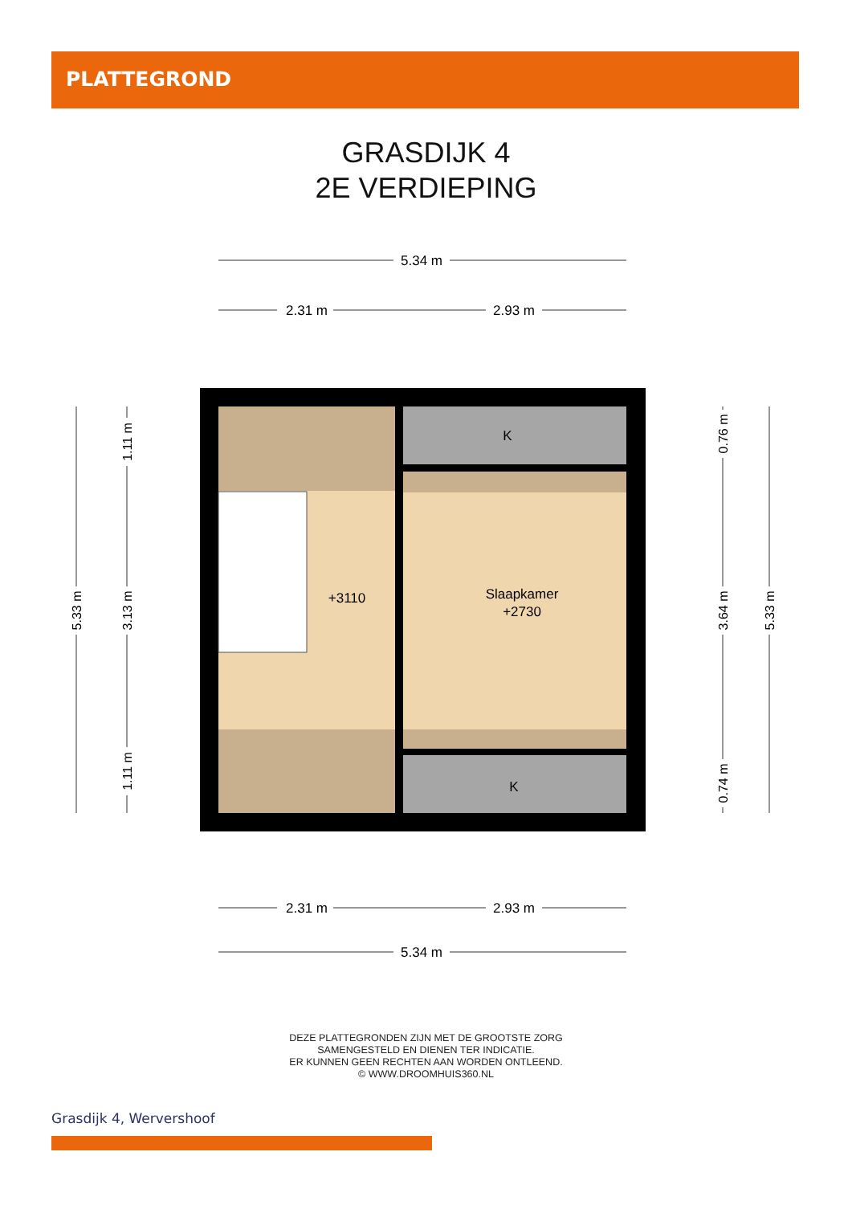PLATTEGROND
GRASDIJK 4
2E VERDIEPING
5.34 m
2.31 m
2.93 m
K
K
+3110
Slaapkamer
+2730
2.31 m
2.93 m
5.34 m
5.33 m
1.11 m
3.13 m
1.11 m
0.76 m
3.64 m
0.74 m
5.33 m
DEZE PLATTEGRONDEN ZIJN MET DE GROOTSTE ZORG
SAMENGESTELD EN DIENEN TER INDICATIE.
ER KUNNEN GEEN RECHTEN AAN WORDEN ONTLEEND.
© WWW.DROOMHUIS360.NL
Grasdijk 4, Wervershoof